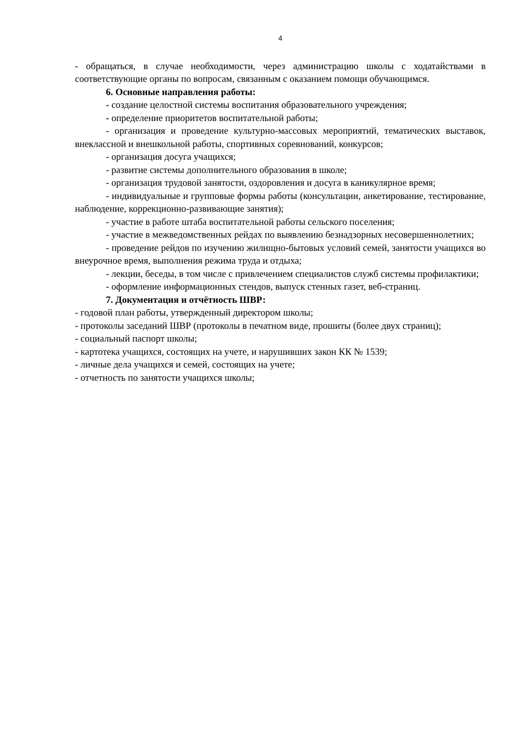4
- обращаться, в случае необходимости, через администрацию школы с ходатайствами в соответствующие органы по вопросам, связанным с оказанием помощи обучающимся.
6. Основные направления работы:
- создание целостной системы воспитания образовательного учреждения;
- определение приоритетов воспитательной работы;
- организация и проведение культурно-массовых мероприятий, тематических выставок, внеклассной и внешкольной работы, спортивных соревнований, конкурсов;
- организация досуга учащихся;
- развитие системы дополнительного образования в школе;
- организация трудовой занятости, оздоровления и досуга в каникулярное время;
- индивидуальные и групповые формы работы (консультации, анкетирование, тестирование, наблюдение, коррекционно-развивающие занятия);
- участие в работе штаба воспитательной работы сельского поселения;
- участие в межведомственных рейдах по выявлению безнадзорных несовершеннолетних;
- проведение рейдов по изучению жилищно-бытовых условий семей, занятости учащихся во внеурочное время, выполнения режима труда и отдыха;
- лекции, беседы, в том числе с привлечением специалистов служб системы профилактики;
- оформление информационных стендов, выпуск стенных газет, веб-страниц.
7. Документация и отчётность ШВР:
- годовой план работы, утвержденный директором школы;
- протоколы заседаний ШВР (протоколы в печатном виде, прошиты (более двух страниц);
- социальный паспорт школы;
- картотека учащихся, состоящих на учете, и нарушивших закон КК № 1539;
- личные дела учащихся и семей, состоящих на учете;
- отчетность по занятости учащихся школы;